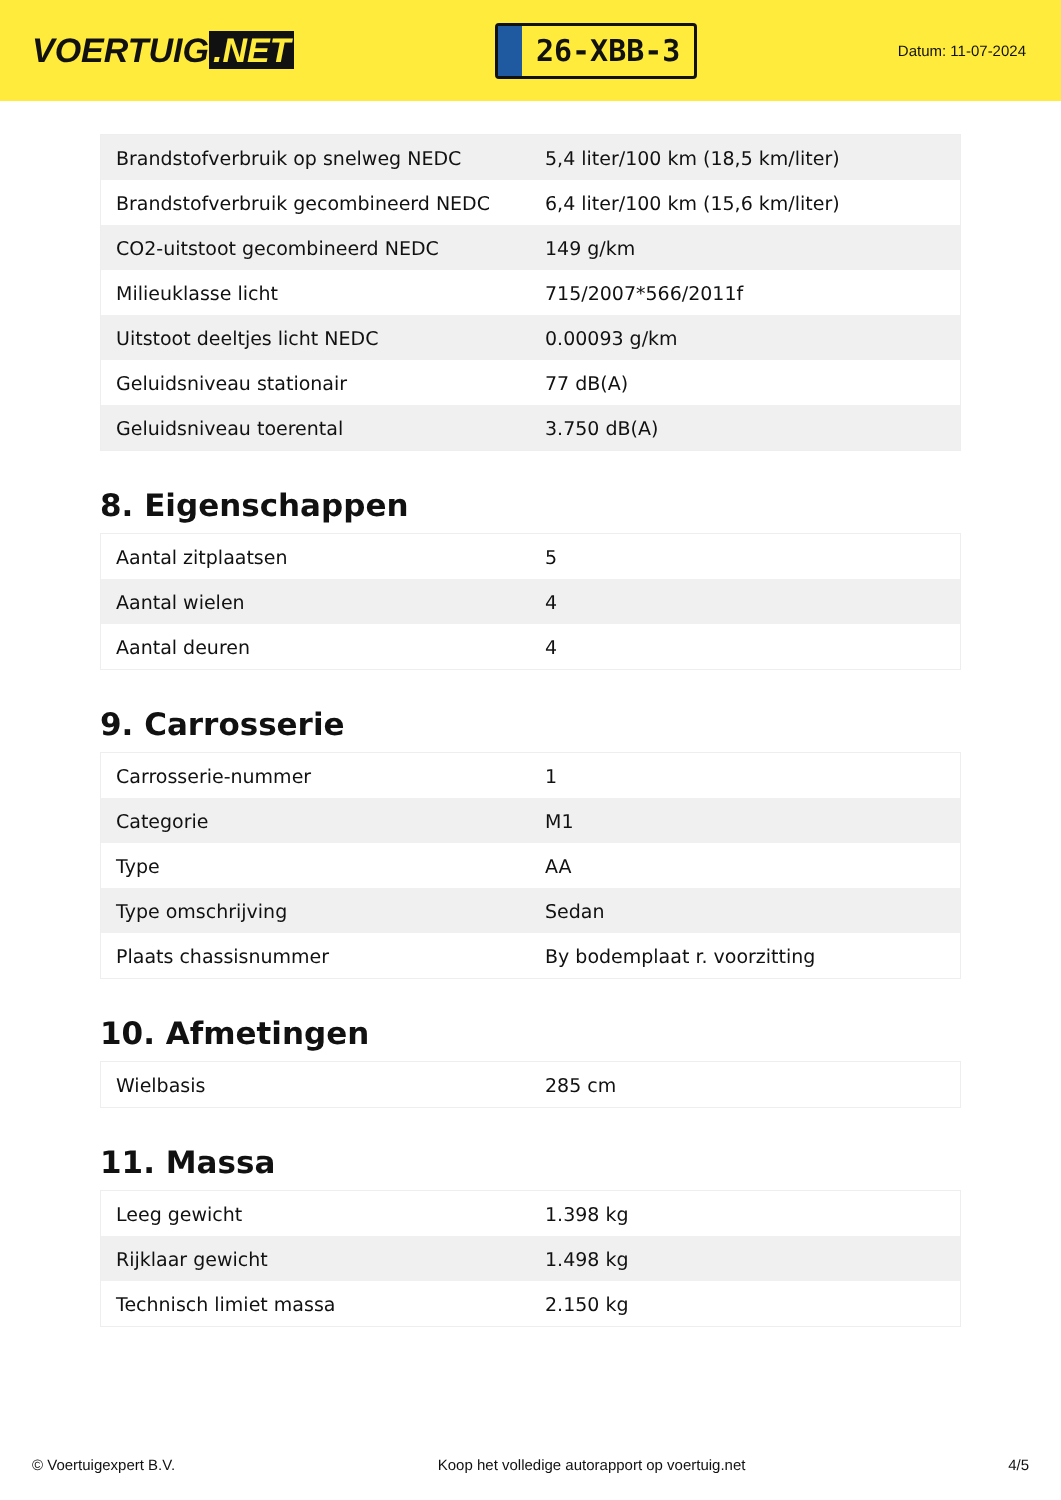VOERTUIG.NET
26-XBB-3
Datum: 11-07-2024
| Brandstofverbruik op snelweg NEDC | 5,4 liter/100 km (18,5 km/liter) |
| Brandstofverbruik gecombineerd NEDC | 6,4 liter/100 km (15,6 km/liter) |
| CO2-uitstoot gecombineerd NEDC | 149 g/km |
| Milieuklasse licht | 715/2007*566/2011f |
| Uitstoot deeltjes licht NEDC | 0.00093 g/km |
| Geluidsniveau stationair | 77 dB(A) |
| Geluidsniveau toerental | 3.750 dB(A) |
8. Eigenschappen
| Aantal zitplaatsen | 5 |
| Aantal wielen | 4 |
| Aantal deuren | 4 |
9. Carrosserie
| Carrosserie-nummer | 1 |
| Categorie | M1 |
| Type | AA |
| Type omschrijving | Sedan |
| Plaats chassisnummer | By bodemplaat r. voorzitting |
10. Afmetingen
| Wielbasis | 285 cm |
11. Massa
| Leeg gewicht | 1.398 kg |
| Rijklaar gewicht | 1.498 kg |
| Technisch limiet massa | 2.150 kg |
© Voertuigexpert B.V. Koop het volledige autorapport op voertuig.net 4/5